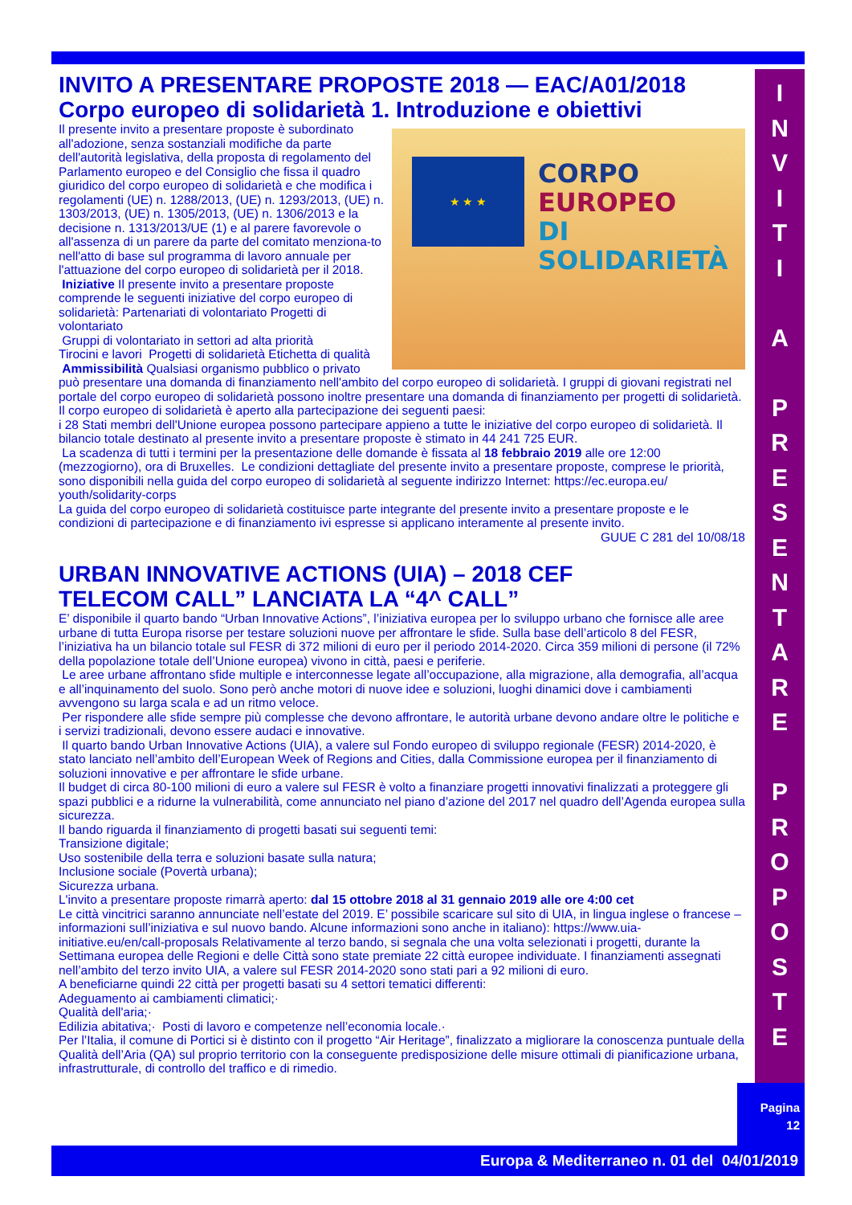INVITO A PRESENTARE PROPOSTE 2018 — EAC/A01/2018 Corpo europeo di solidarietà 1. Introduzione e obiettivi
★ ★ ★
CORPO
EUROPEO
DI SOLIDARIETÀ
Il presente invito a presentare proposte è subordinato all'adozione, senza sostanziali modifiche da parte dell'autorità legislativa, della proposta di regolamento del Parlamento europeo e del Consiglio che fissa il quadro giuridico del corpo europeo di solidarietà e che modifica i regolamenti (UE) n. 1288/2013, (UE) n. 1293/2013, (UE) n. 1303/2013, (UE) n. 1305/2013, (UE) n. 1306/2013 e la decisione n. 1313/2013/UE (1) e al parere favorevole o all'assenza di un parere da parte del comitato menziona-to nell'atto di base sul programma di lavoro annuale per l'attuazione del corpo europeo di solidarietà per il 2018.
Iniziative Il presente invito a presentare proposte comprende le seguenti iniziative del corpo europeo di solidarietà: Partenariati di volontariato Progetti di volontariato
Gruppi di volontariato in settori ad alta priorità
Tirocini e lavori Progetti di solidarietà Etichetta di qualità
Ammissibilità Qualsiasi organismo pubblico o privato può presentare una domanda di finanziamento nell'ambito del corpo europeo di solidarietà. I gruppi di giovani registrati nel portale del corpo europeo di solidarietà possono inoltre presentare una domanda di finanziamento per progetti di solidarietà. Il corpo europeo di solidarietà è aperto alla partecipazione dei seguenti paesi:
i 28 Stati membri dell'Unione europea possono partecipare appieno a tutte le iniziative del corpo europeo di solidarietà. Il bilancio totale destinato al presente invito a presentare proposte è stimato in 44 241 725 EUR.
La scadenza di tutti i termini per la presentazione delle domande è fissata al 18 febbraio 2019 alle ore 12:00 (mezzogiorno), ora di Bruxelles. Le condizioni dettagliate del presente invito a presentare proposte, comprese le priorità, sono disponibili nella guida del corpo europeo di solidarietà al seguente indirizzo Internet: https://ec.europa.eu/ youth/solidarity-corps
La guida del corpo europeo di solidarietà costituisce parte integrante del presente invito a presentare proposte e le condizioni di partecipazione e di finanziamento ivi espresse si applicano interamente al presente invito.
GUUE C 281 del 10/08/18
URBAN INNOVATIVE ACTIONS (UIA) – 2018 CEF TELECOM CALL” LANCIATA LA “4^ CALL”
E’ disponibile il quarto bando “Urban Innovative Actions”, l’iniziativa europea per lo sviluppo urbano che fornisce alle aree urbane di tutta Europa risorse per testare soluzioni nuove per affrontare le sfide. Sulla base dell’articolo 8 del FESR, l’iniziativa ha un bilancio totale sul FESR di 372 milioni di euro per il periodo 2014-2020. Circa 359 milioni di persone (il 72% della popolazione totale dell’Unione europea) vivono in città, paesi e periferie.
Le aree urbane affrontano sfide multiple e interconnesse legate all’occupazione, alla migrazione, alla demografia, all’acqua e all’inquinamento del suolo. Sono però anche motori di nuove idee e soluzioni, luoghi dinamici dove i cambiamenti avvengono su larga scala e ad un ritmo veloce.
Per rispondere alle sfide sempre più complesse che devono affrontare, le autorità urbane devono andare oltre le politiche e i servizi tradizionali, devono essere audaci e innovative.
Il quarto bando Urban Innovative Actions (UIA), a valere sul Fondo europeo di sviluppo regionale (FESR) 2014-2020, è stato lanciato nell’ambito dell’European Week of Regions and Cities, dalla Commissione europea per il finanziamento di soluzioni innovative e per affrontare le sfide urbane.
Il budget di circa 80-100 milioni di euro a valere sul FESR è volto a finanziare progetti innovativi finalizzati a proteggere gli spazi pubblici e a ridurne la vulnerabilità, come annunciato nel piano d’azione del 2017 nel quadro dell’Agenda europea sulla sicurezza.
Il bando riguarda il finanziamento di progetti basati sui seguenti temi:
Transizione digitale;
Uso sostenibile della terra e soluzioni basate sulla natura;
Inclusione sociale (Povertà urbana);
Sicurezza urbana.
L'invito a presentare proposte rimarrà aperto: dal 15 ottobre 2018 al 31 gennaio 2019 alle ore 4:00 cet
Le città vincitrici saranno annunciate nell’estate del 2019. E’ possibile scaricare sul sito di UIA, in lingua inglese o francese – informazioni sull’iniziativa e sul nuovo bando. Alcune informazioni sono anche in italiano): https://www.uia-initiative.eu/en/call-proposals Relativamente al terzo bando, si segnala che una volta selezionati i progetti, durante la Settimana europea delle Regioni e delle Città sono state premiate 22 città europee individuate. I finanziamenti assegnati nell’ambito del terzo invito UIA, a valere sul FESR 2014-2020 sono stati pari a 92 milioni di euro.
A beneficiarne quindi 22 città per progetti basati su 4 settori tematici differenti:
Adeguamento ai cambiamenti climatici;·
Qualità dell'aria;·
Edilizia abitativa;· Posti di lavoro e competenze nell’economia locale.·
Per l’Italia, il comune di Portici si è distinto con il progetto “Air Heritage”, finalizzato a migliorare la conoscenza puntuale della Qualità dell’Aria (QA) sul proprio territorio con la conseguente predisposizione delle misure ottimali di pianificazione urbana, infrastrutturale, di controllo del traffico e di rimedio.
I
N
V
I
T
I
A
P
R
E
S
E
N
T
A
R
E
P
R
O
P
O
S
T
E
Pagina
12
Europa & Mediterraneo n. 01 del 04/01/2019